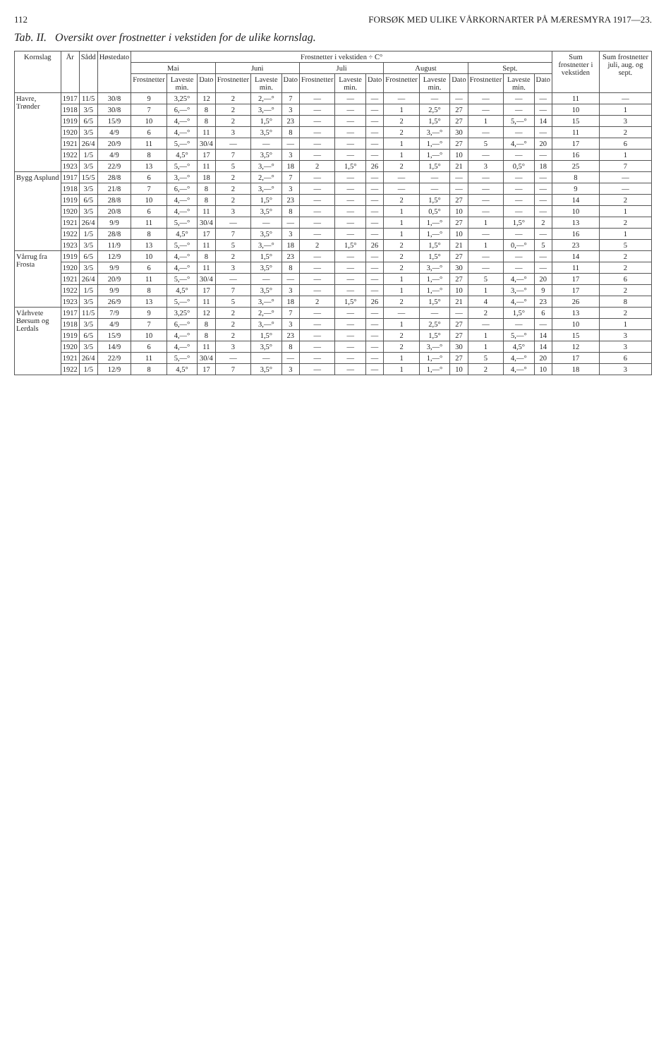112 FORSØK MED ULIKE VÅRKORNARTER PÅ MÆRESMYRA 1917—23.
Tab. II. Oversikt over frostnetter i vekstiden for de ulike kornslag.
| Kornslag | År | Sådd | Høstedato | Frostnetter i vekstiden ÷ C° | | | | | | | | | | | | | | | Sum frostnetter i vekstiden | Sum frostnetter juli, aug. og sept. |
| --- | --- | --- | --- | --- | --- | --- | --- | --- | --- | --- | --- | --- | --- | --- | --- | --- | --- | --- | --- | --- |
| | | | | Mai | | | Juni | | | Juli | | | August | | | Sept. | | | | |
| | | | | Frostnetter | Laveste min. | Dato | Frostnetter | Laveste min. | Dato | Frostnetter | Laveste min. | Dato | Frostnetter | Laveste min. | Dato | Frostnetter | Laveste min. | Dato | | |
| Havre, Trønder | 1917 | 11/5 | 30/8 | 9 | 3,25° | 12 | 2 | 2,—° | 7 | — | — | — | — | — | — | — | — | — | 11 | — |
| | 1918 | 3/5 | 30/8 | 7 | 6,—° | 8 | 2 | 3,—° | 3 | — | — | — | 1 | 2,5° | 27 | — | — | — | 10 | 1 |
| | 1919 | 6/5 | 15/9 | 10 | 4,—° | 8 | 2 | 1,5° | 23 | — | — | — | 2 | 1,5° | 27 | 1 | 5,—° | 14 | 15 | 3 |
| | 1920 | 3/5 | 4/9 | 6 | 4,—° | 11 | 3 | 3,5° | 8 | — | — | — | 2 | 3,—° | 30 | — | — | — | 11 | 2 |
| | 1921 | 26/4 | 20/9 | 11 | 5,—° | 30/4 | — | — | — | — | — | — | 1 | 1,—° | 27 | 5 | 4,—° | 20 | 17 | 6 |
| | 1922 | 1/5 | 4/9 | 8 | 4,5° | 17 | 7 | 3,5° | 3 | — | — | — | 1 | 1,—° | 10 | — | — | — | 16 | 1 |
| | 1923 | 3/5 | 22/9 | 13 | 5,—° | 11 | 5 | 3,—° | 18 | 2 | 1,5° | 26 | 2 | 1,5° | 21 | 3 | 0,5° | 18 | 25 | 7 |
| Bygg Asplund | 1917 | 15/5 | 28/8 | 6 | 3,—° | 18 | 2 | 2,—° | 7 | — | — | — | — | — | — | — | — | — | 8 | — |
| | 1918 | 3/5 | 21/8 | 7 | 6,—° | 8 | 2 | 3,—° | 3 | — | — | — | — | — | — | — | — | — | 9 | — |
| | 1919 | 6/5 | 28/8 | 10 | 4,—° | 8 | 2 | 1,5° | 23 | — | — | — | 2 | 1,5° | 27 | — | — | — | 14 | 2 |
| | 1920 | 3/5 | 20/8 | 6 | 4,—° | 11 | 3 | 3,5° | 8 | — | — | — | 1 | 0,5° | 10 | — | — | — | 10 | 1 |
| | 1921 | 26/4 | 9/9 | 11 | 5,—° | 30/4 | — | — | — | — | — | — | 1 | 1,—° | 27 | 1 | 1,5° | 2 | 13 | 2 |
| | 1922 | 1/5 | 28/8 | 8 | 4,5° | 17 | 7 | 3,5° | 3 | — | — | — | 1 | 1,—° | 10 | — | — | — | 16 | 1 |
| | 1923 | 3/5 | 11/9 | 13 | 5,—° | 11 | 5 | 3,—° | 18 | 2 | 1,5° | 26 | 2 | 1,5° | 21 | 1 | 0,—° | 5 | 23 | 5 |
| Vårrug fra Frosta | 1919 | 6/5 | 12/9 | 10 | 4,—° | 8 | 2 | 1,5° | 23 | — | — | — | 2 | 1,5° | 27 | — | — | — | 14 | 2 |
| | 1920 | 3/5 | 9/9 | 6 | 4,—° | 11 | 3 | 3,5° | 8 | — | — | — | 2 | 3,—° | 30 | — | — | — | 11 | 2 |
| | 1921 | 26/4 | 20/9 | 11 | 5,—° | 30/4 | — | — | — | — | — | — | 1 | 1,—° | 27 | 5 | 4,—° | 20 | 17 | 6 |
| | 1922 | 1/5 | 9/9 | 8 | 4,5° | 17 | 7 | 3,5° | 3 | — | — | — | 1 | 1,—° | 10 | 1 | 3,—° | 9 | 17 | 2 |
| | 1923 | 3/5 | 26/9 | 13 | 5,—° | 11 | 5 | 3,—° | 18 | 2 | 1,5° | 26 | 2 | 1,5° | 21 | 4 | 4,—° | 23 | 26 | 8 |
| Vårhvete Børsum og Lerdals | 1917 | 11/5 | 7/9 | 9 | 3,25° | 12 | 2 | 2,—° | 7 | — | — | — | — | — | — | 2 | 1,5° | 6 | 13 | 2 |
| | 1918 | 3/5 | 4/9 | 7 | 6,—° | 8 | 2 | 3,—° | 3 | — | — | — | 1 | 2,5° | 27 | — | — | — | 10 | 1 |
| | 1919 | 6/5 | 15/9 | 10 | 4,—° | 8 | 2 | 1,5° | 23 | — | — | — | 2 | 1,5° | 27 | 1 | 5,—° | 14 | 15 | 3 |
| | 1920 | 3/5 | 14/9 | 6 | 4,—° | 11 | 3 | 3,5° | 8 | — | — | — | 2 | 3,—° | 30 | 1 | 4,5° | 14 | 12 | 3 |
| | 1921 | 26/4 | 22/9 | 11 | 5,—° | 30/4 | — | — | — | — | — | — | 1 | 1,—° | 27 | 5 | 4,—° | 20 | 17 | 6 |
| | 1922 | 1/5 | 12/9 | 8 | 4,5° | 17 | 7 | 3,5° | 3 | — | — | — | 1 | 1,—° | 10 | 2 | 4,—° | 10 | 18 | 3 |